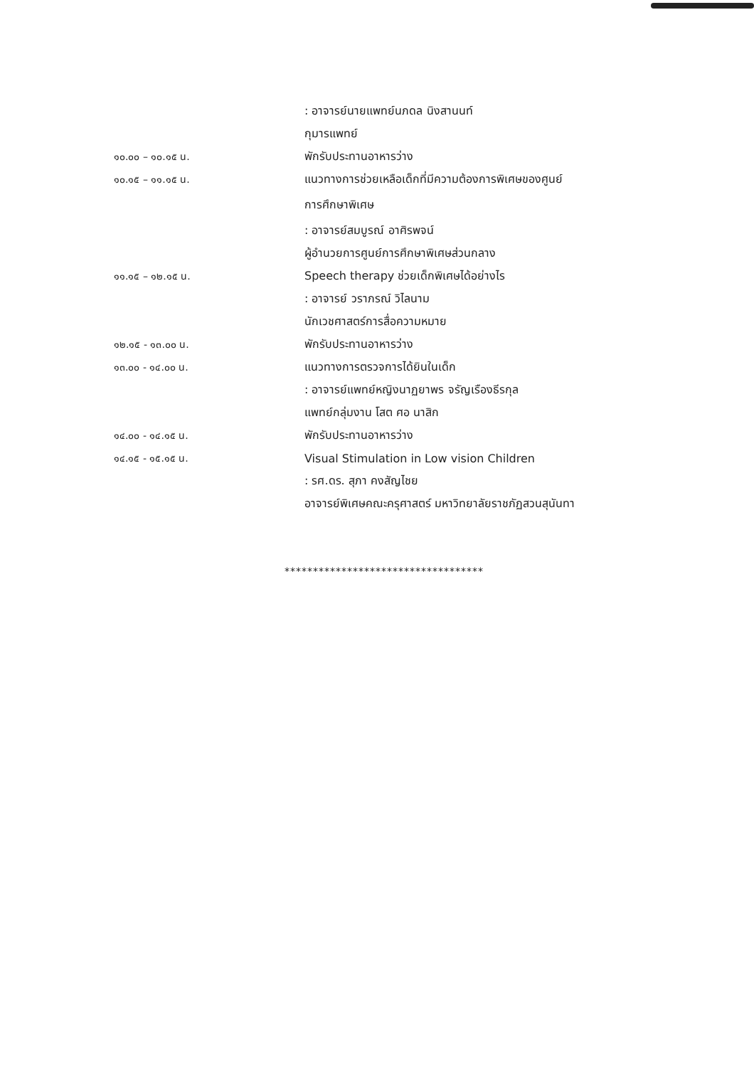| | : อาจารย์นายแพทย์นภดล นิงสานนท์ |
| | กุมารแพทย์ |
| ๑๐.๐๐ – ๑๐.๑๕ น. | พักรับประทานอาหารว่าง |
| ๑๐.๑๕ – ๑๑.๑๕ น. | แนวทางการช่วยเหลือเด็กที่มีความต้องการพิเศษของศูนย์ |
| | การศึกษาพิเศษ |
| | : อาจารย์สมบูรณ์ อาศิรพจน์ |
| | ผู้อำนวยการศูนย์การศึกษาพิเศษส่วนกลาง |
| ๑๑.๑๕ – ๑๒.๑๕ น. | Speech therapy ช่วยเด็กพิเศษได้อย่างไร |
| | : อาจารย์ วราภรณ์ วิไลนาม |
| | นักเวชศาสตร์การสื่อความหมาย |
| ๑๒.๑๕ - ๑๓.๐๐ น. | พักรับประทานอาหารว่าง |
| ๑๓.๐๐ - ๑๔.๐๐ น. | แนวทางการตรวจการได้ยินในเด็ก |
| | : อาจารย์แพทย์หญิงนาฏยาพร จรัญเรืองธีรกุล |
| | แพทย์กลุ่มงาน โสต ศอ นาสิก |
| ๑๔.๐๐ - ๑๔.๑๕ น. | พักรับประทานอาหารว่าง |
| ๑๔.๑๕ - ๑๕.๑๕ น. | Visual Stimulation in Low vision Children |
| | : รศ.ดร. สุภา คงสัญไชย |
| | อาจารย์พิเศษคณะครุศาสตร์ มหาวิทยาลัยราชภัฏสวนสุนันทา |
***********************************